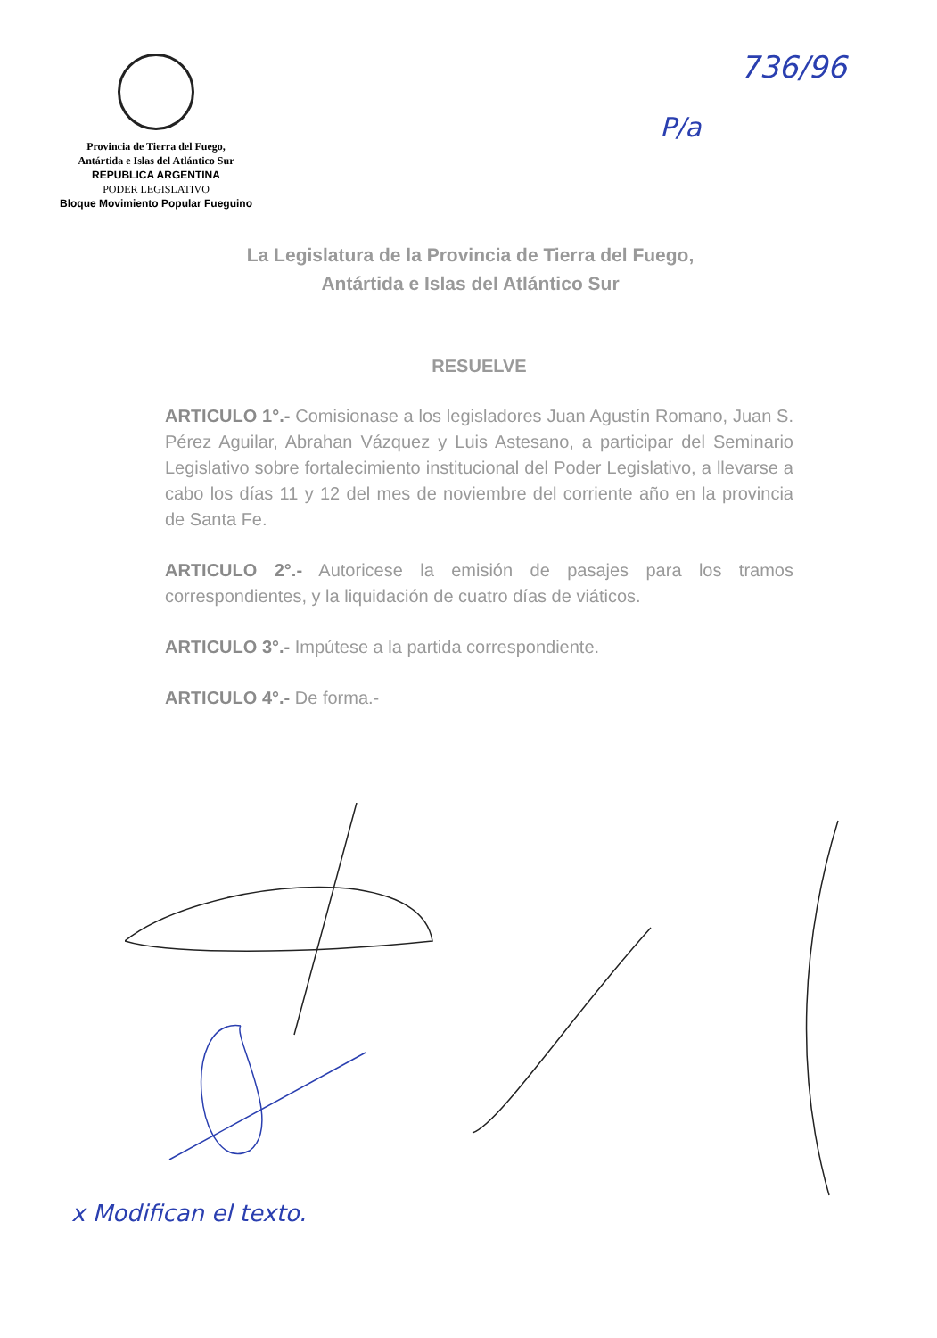Provincia de Tierra del Fuego,
Antártida e Islas del Atlántico Sur
REPUBLICA ARGENTINA
PODER LEGISLATIVO
Bloque Movimiento Popular Fueguino
736/96
P/a
La Legislatura de la Provincia de Tierra del Fuego,
Antártida e Islas del Atlántico Sur
RESUELVE
ARTICULO 1°.- Comisionase a los legisladores Juan Agustín Romano, Juan S. Pérez Aguilar, Abrahan Vázquez y Luis Astesano, a participar del Seminario Legislativo sobre fortalecimiento institucional del Poder Legislativo, a llevarse a cabo los días 11 y 12 del mes de noviembre del corriente año en la provincia de Santa Fe.
ARTICULO 2°.- Autoricese la emisión de pasajes para los tramos correspondientes, y la liquidación de cuatro días de viáticos.
ARTICULO 3°.- Impútese a la partida correspondiente.
ARTICULO 4°.- De forma.-
x Modifican el texto.